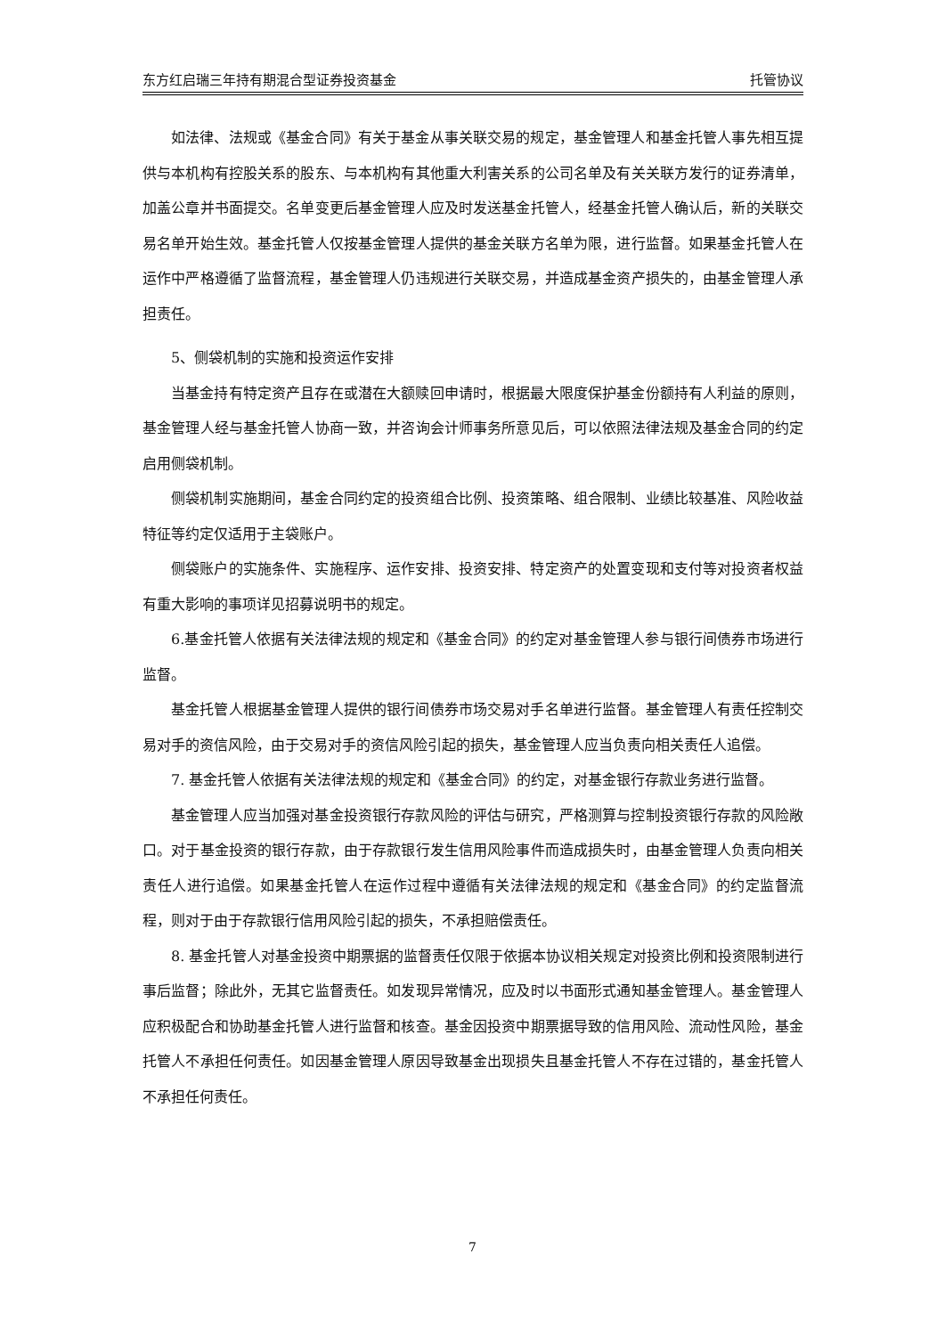东方红启瑞三年持有期混合型证券投资基金 托管协议
如法律、法规或《基金合同》有关于基金从事关联交易的规定，基金管理人和基金托管人事先相互提供与本机构有控股关系的股东、与本机构有其他重大利害关系的公司名单及有关关联方发行的证券清单，加盖公章并书面提交。名单变更后基金管理人应及时发送基金托管人，经基金托管人确认后，新的关联交易名单开始生效。基金托管人仅按基金管理人提供的基金关联方名单为限，进行监督。如果基金托管人在运作中严格遵循了监督流程，基金管理人仍违规进行关联交易，并造成基金资产损失的，由基金管理人承担责任。
5、侧袋机制的实施和投资运作安排
当基金持有特定资产且存在或潜在大额赎回申请时，根据最大限度保护基金份额持有人利益的原则，基金管理人经与基金托管人协商一致，并咨询会计师事务所意见后，可以依照法律法规及基金合同的约定启用侧袋机制。
侧袋机制实施期间，基金合同约定的投资组合比例、投资策略、组合限制、业绩比较基准、风险收益特征等约定仅适用于主袋账户。
侧袋账户的实施条件、实施程序、运作安排、投资安排、特定资产的处置变现和支付等对投资者权益有重大影响的事项详见招募说明书的规定。
6.基金托管人依据有关法律法规的规定和《基金合同》的约定对基金管理人参与银行间债券市场进行监督。
基金托管人根据基金管理人提供的银行间债券市场交易对手名单进行监督。基金管理人有责任控制交易对手的资信风险，由于交易对手的资信风险引起的损失，基金管理人应当负责向相关责任人追偿。
7. 基金托管人依据有关法律法规的规定和《基金合同》的约定，对基金银行存款业务进行监督。
基金管理人应当加强对基金投资银行存款风险的评估与研究，严格测算与控制投资银行存款的风险敞口。对于基金投资的银行存款，由于存款银行发生信用风险事件而造成损失时，由基金管理人负责向相关责任人进行追偿。如果基金托管人在运作过程中遵循有关法律法规的规定和《基金合同》的约定监督流程，则对于由于存款银行信用风险引起的损失，不承担赔偿责任。
8. 基金托管人对基金投资中期票据的监督责任仅限于依据本协议相关规定对投资比例和投资限制进行事后监督；除此外，无其它监督责任。如发现异常情况，应及时以书面形式通知基金管理人。基金管理人应积极配合和协助基金托管人进行监督和核查。基金因投资中期票据导致的信用风险、流动性风险，基金托管人不承担任何责任。如因基金管理人原因导致基金出现损失且基金托管人不存在过错的，基金托管人不承担任何责任。
7